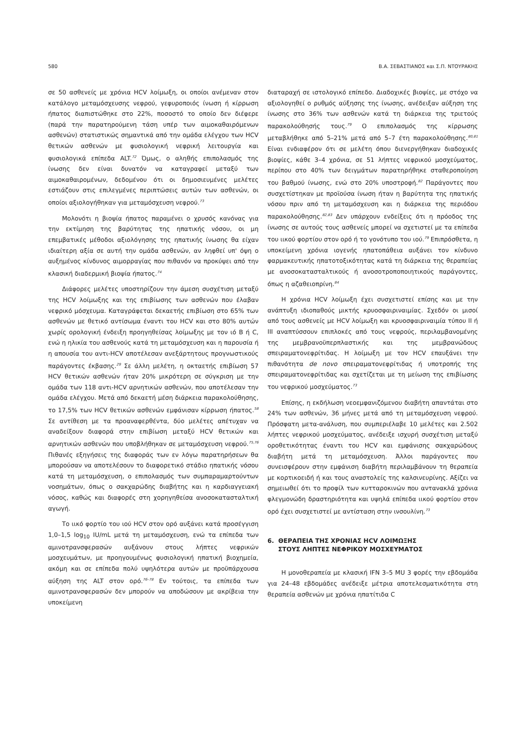580 Β.Α. ΣΕΒΑΣΤΙΑΝΟΣ και Σ.Π. ΝΤΟΥΡΑΚΗΣ
σε 50 ασθενείς με χρόνια HCV λοίμωξη, οι οποίοι ανέμεναν στον κατάλογο μεταμόσχευσης νεφρού, γεφυροποιός ίνωση ή κίρρωση ήπατος διαπιστώθηκε στο 22%, ποσοστό το οποίο δεν διέφερε (παρά την παρατηρούμενη τάση υπέρ των αιμοκαθαιρόμενων ασθενών) στατιστικώς σημαντικά από την ομάδα ελέγχου των HCV θετικών ασθενών με φυσιολογική νεφρική λειτουργία και φυσιολογικά επίπεδα ALT.<sup>72</sup> Όμως, ο αληθής επιπολασμός της ίνωσης δεν είναι δυνατόν να καταγραφεί μεταξύ των αιμοκαθαιρομένων, δεδομένου ότι οι δημοσιευμένες μελέτες εστιάζουν στις επιλεγμένες περιπτώσεις αυτών των ασθενών, οι οποίοι αξιολογήθηκαν για μεταμόσχευση νεφρού.<sup>73</sup>
Μολονότι η βιοψία ήπατος παραμένει ο χρυσός κανόνας για την εκτίμηση της βαρύτητας της ηπατικής νόσου, οι μη επεμβατικές μέθοδοι αξιολόγησης της ηπατικής ίνωσης θα είχαν ιδιαίτερη αξία σε αυτή την ομάδα ασθενών, αν ληφθεί υπ' όψη ο αυξημένος κίνδυνος αιμορραγίας που πιθανόν να προκύψει από την κλασική διαδερμική βιοψία ήπατος.<sup>74</sup>
Διάφορες μελέτες υποστηρίζουν την άμεση συσχέτιση μεταξύ της HCV λοίμωξης και της επιβίωσης των ασθενών που έλαβαν νεφρικό μόσχευμα. Καταγράφεται δεκαετής επιβίωση στο 65% των ασθενών με θετικό αντίσωμα έναντι του HCV και στο 80% αυτών χωρίς ορολογική ένδειξη προηγηθείσας λοίμωξης με τον ιό B ή C, ενώ η ηλικία του ασθενούς κατά τη μεταμόσχευση και η παρουσία ή η απουσία του αντι-HCV αποτέλεσαν ανεξάρτητους προγνωστικούς παράγοντες έκβασης.<sup>29</sup> Σε άλλη μελέτη, η οκταετής επιβίωση 57 HCV θετικών ασθενών ήταν 20% μικρότερη σε σύγκριση με την ομάδα των 118 αντι-HCV αρνητικών ασθενών, που αποτέλεσαν την ομάδα ελέγχου. Μετά από δεκαετή μέση διάρκεια παρακολούθησης, το 17,5% των HCV θετικών ασθενών εμφάνισαν κίρρωση ήπατος.<sup>58</sup> Σε αντίθεση με τα προαναφερθέντα, δύο μελέτες απέτυχαν να αναδείξουν διαφορά στην επιβίωση μεταξύ HCV θετικών και αρνητικών ασθενών που υποβλήθηκαν σε μεταμόσχευση νεφρού.<sup>75,76</sup> Πιθανές εξηγήσεις της διαφοράς των εν λόγω παρατηρήσεων θα μπορούσαν να αποτελέσουν το διαφορετικό στάδιο ηπατικής νόσου κατά τη μεταμόσχευση, ο επιπολασμός των συμπαραμαρτούντων νοσημάτων, όπως ο σακχαρώδης διαβήτης και η καρδιαγγειακή νόσος, καθώς και διαφορές στη χορηγηθείσα ανοσοκατασταλτική αγωγή.
Το ιικό φορτίο του ιού HCV στον ορό αυξάνει κατά προσέγγιση 1,0–1,5 log<sub>10</sub> IU/mL μετά τη μεταμόσχευση, ενώ τα επίπεδα των αμινοτρανσφερασών αυξάνουν στους λήπτες νεφρικών μοσχευμάτων, με προηγουμένως φυσιολογική ηπατική βιοχημεία, ακόμη και σε επίπεδα πολύ υψηλότερα αυτών με προϋπάρχουσα αύξηση της ALT στον ορό.<sup>76–78</sup> Εν τούτοις, τα επίπεδα των αμινοτρανσφερασών δεν μπορούν να αποδώσουν με ακρίβεια την υποκείμενη
διαταραχή σε ιστολογικό επίπεδο. Διαδοχικές βιοψίες, με στόχο να αξιολογηθεί ο ρυθμός αύξησης της ίνωσης, ανέδειξαν αύξηση της ίνωσης στο 36% των ασθενών κατά τη διάρκεια της τριετούς παρακολούθησής τους.<sup>79</sup> Ο επιπολασμός της κίρρωσης μεταβλήθηκε από 5–21% μετά από 5–7 έτη παρακολούθησης.<sup>80,81</sup> Είναι ενδιαφέρον ότι σε μελέτη όπου διενεργήθηκαν διαδοχικές βιοψίες, κάθε 3–4 χρόνια, σε 51 λήπτες νεφρικού μοσχεύματος, περίπου στο 40% των δειγμάτων παρατηρήθηκε σταθεροποίηση του βαθμού ίνωσης, ενώ στο 20% υποστροφή.<sup>82</sup> Παράγοντες που συσχετίστηκαν με προϊούσα ίνωση ήταν η βαρύτητα της ηπατικής νόσου πριν από τη μεταμόσχευση και η διάρκεια της περιόδου παρακολούθησης.<sup>82,83</sup> Δεν υπάρχουν ενδείξεις ότι η πρόοδος της ίνωσης σε αυτούς τους ασθενείς μπορεί να σχετιστεί με τα επίπεδα του ιικού φορτίου στον ορό ή το γονότυπο του ιού.<sup>79</sup> Επιπρόσθετα, η υποκείμενη χρόνια ιογενής ηπατοπάθεια αυξάνει τον κίνδυνο φαρμακευτικής ηπατοτοξικότητας κατά τη διάρκεια της θεραπείας με ανοσοκατασταλτικούς ή ανοσοτροποποιητικούς παράγοντες, όπως η αζαθειοπρίνη.<sup>84</sup>
Η χρόνια HCV λοίμωξη έχει συσχετιστεί επίσης και με την ανάπτυξη ιδιοπαθούς μικτής κρυοσφαιριναιμίας. Σχεδόν οι μισοί από τους ασθενείς με HCV λοίμωξη και κρυοσφαιριναιμία τύπου ΙΙ ή ΙΙΙ αναπτύσσουν επιπλοκές από τους νεφρούς, περιλαμβανομένης της μεμβρανοϋπερπλαστικής και της μεμβρανώδους σπειραματονεφρίτιδας. Η λοίμωξη με τον HCV επαυξάνει την πιθανότητα de novo σπειραματονεφρίτιδας ή υποτροπής της σπειραματονεφρίτιδας και σχετίζεται με τη μείωση της επιβίωσης του νεφρικού μοσχεύματος.<sup>73</sup>
Επίσης, η εκδήλωση νεοεμφανιζόμενου διαβήτη απαντάται στο 24% των ασθενών, 36 μήνες μετά από τη μεταμόσχευση νεφρού. Πρόσφατη μετα-ανάλυση, που συμπεριέλαβε 10 μελέτες και 2.502 λήπτες νεφρικού μοσχεύματος, ανέδειξε ισχυρή συσχέτιση μεταξύ οροθετικότητας έναντι του HCV και εμφάνισης σακχαρώδους διαβήτη μετά τη μεταμόσχευση. Άλλοι παράγοντες που συνεισφέρουν στην εμφάνιση διαβήτη περιλαμβάνουν τη θεραπεία με κορτικοειδή ή και τους αναστολείς της καλσινευρίνης. Αξίζει να σημειωθεί ότι το προφίλ των κυτταροκινών που αντανακλά χρόνια φλεγμονώδη δραστηριότητα και υψηλά επίπεδα ιικού φορτίου στον ορό έχει συσχετιστεί με αντίσταση στην ινσουλίνη.<sup>73</sup>
6. ΘΕΡΑΠΕΙΑ ΤΗΣ ΧΡΟΝΙΑΣ HCV ΛΟΙΜΩΞΗΣ
ΣΤΟΥΣ ΛΗΠΤΕΣ ΝΕΦΡΙΚΟΥ ΜΟΣΧΕΥΜΑΤΟΣ
Η μονοθεραπεία με κλασική IFN 3–5 MU 3 φορές την εβδομάδα για 24–48 εβδομάδες ανέδειξε μέτρια αποτελεσματικότητα στη θεραπεία ασθενών με χρόνια ηπατίτιδα C